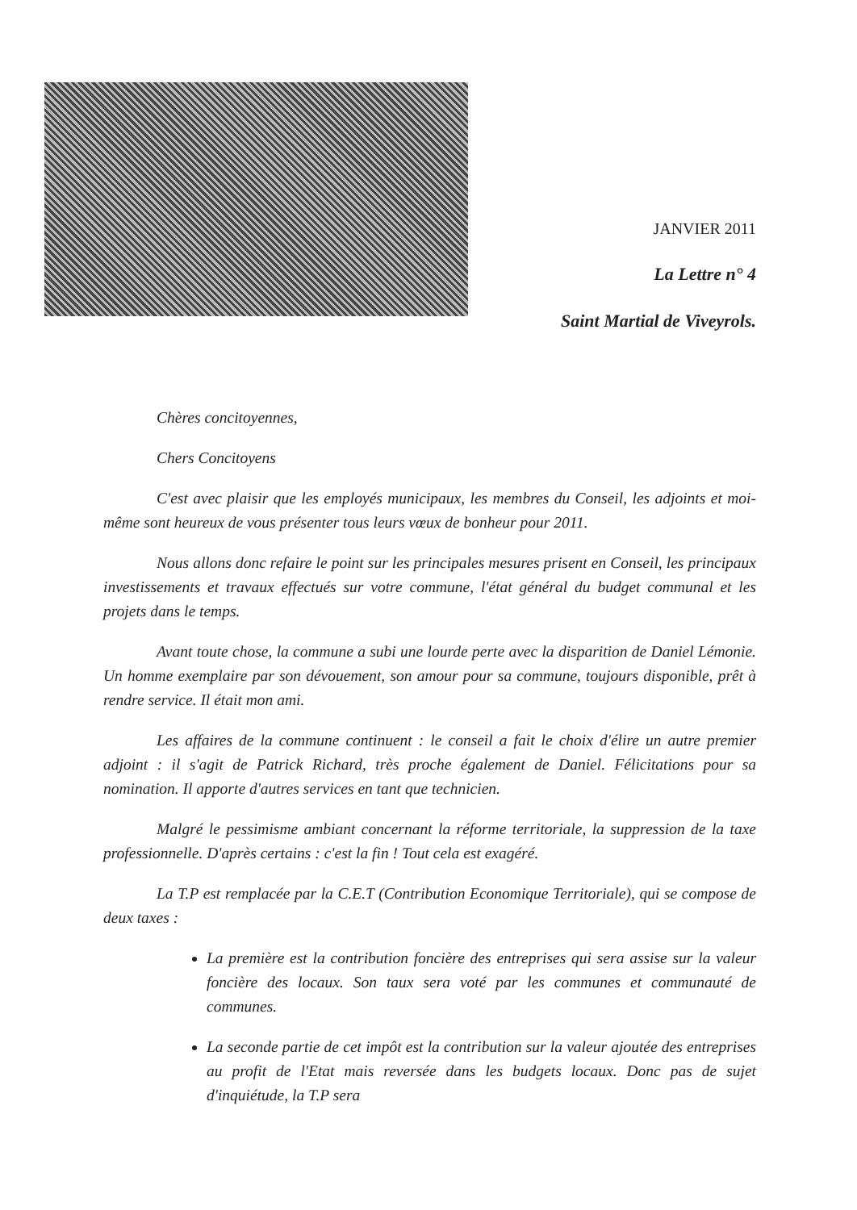JANVIER 2011
La Lettre n° 4
Saint Martial de Viveyrols.
Chères concitoyennes,
Chers Concitoyens
C'est avec plaisir que les employés municipaux, les membres du Conseil, les adjoints et moi- même sont heureux de vous présenter tous leurs vœux de bonheur pour 2011.
Nous allons donc refaire le point sur les principales mesures prisent en Conseil, les principaux investissements et travaux effectués sur votre commune, l'état général du budget communal et les projets dans le temps.
Avant toute chose, la commune a subi une lourde perte avec la disparition de Daniel Lémonie. Un homme exemplaire par son dévouement, son amour pour sa commune, toujours disponible, prêt à rendre service. Il était mon ami.
Les affaires de la commune continuent : le conseil a fait le choix d'élire un autre premier adjoint : il s'agit de Patrick Richard, très proche également de Daniel. Félicitations pour sa nomination. Il apporte d'autres services en tant que technicien.
Malgré le pessimisme ambiant concernant la réforme territoriale, la suppression de la taxe professionnelle. D'après certains : c'est la fin ! Tout cela est exagéré.
La T.P est remplacée par la C.E.T (Contribution Economique Territoriale), qui se compose de deux taxes :
La première est la contribution foncière des entreprises qui sera assise sur la valeur foncière des locaux. Son taux sera voté par les communes et communauté de communes.
La seconde partie de cet impôt est la contribution sur la valeur ajoutée des entreprises au profit de l'Etat mais reversée dans les budgets locaux. Donc pas de sujet d'inquiétude, la T.P sera